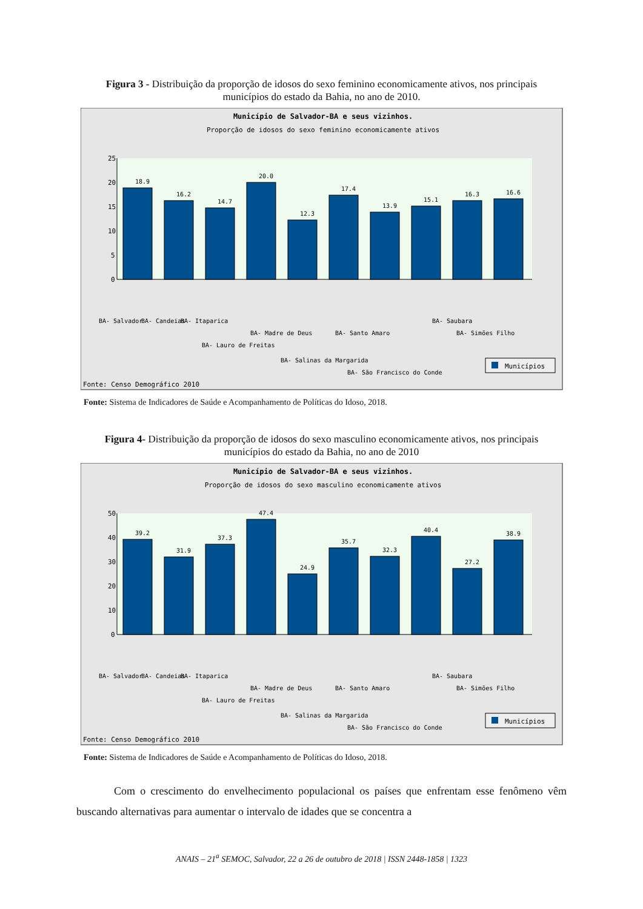Figura 3 - Distribuição da proporção de idosos do sexo feminino economicamente ativos, nos principais municípios do estado da Bahia, no ano de 2010.
Município de Salvador-BA e seus vizinhos.
Proporção de idosos do sexo feminino economicamente ativos
25
20
15
10
5
0
18.9
16.2
14.7
20.0
12.3
17.4
13.9
15.1
16.3
16.6
BA- Salvador
BA- Candeias
BA- Itaparica
BA- Lauro de Freitas
BA- Madre de Deus
BA- Salinas da Margarida
BA- Santo Amaro
BA- São Francisco do Conde
BA- Saubara
BA- Simões Filho
Municípios
Fonte: Censo Demográfico 2010
Fonte: Sistema de Indicadores de Saúde e Acompanhamento de Políticas do Idoso, 2018.
Figura 4- Distribuição da proporção de idosos do sexo masculino economicamente ativos, nos principais municípios do estado da Bahia, no ano de 2010
Município de Salvador-BA e seus vizinhos.
Proporção de idosos do sexo masculino economicamente ativos
50
40
30
20
10
0
39.2
31.9
37.3
47.4
24.9
35.7
32.3
40.4
27.2
38.9
BA- Salvador
BA- Candeias
BA- Itaparica
BA- Lauro de Freitas
BA- Madre de Deus
BA- Salinas da Margarida
BA- Santo Amaro
BA- São Francisco do Conde
BA- Saubara
BA- Simões Filho
Municípios
Fonte: Censo Demográfico 2010
Fonte: Sistema de Indicadores de Saúde e Acompanhamento de Políticas do Idoso, 2018.
Com o crescimento do envelhecimento populacional os países que enfrentam esse fenômeno vêm buscando alternativas para aumentar o intervalo de idades que se concentra a
ANAIS – 21<sup>a</sup> SEMOC, Salvador, 22 a 26 de outubro de 2018 | ISSN 2448-1858 | 1323